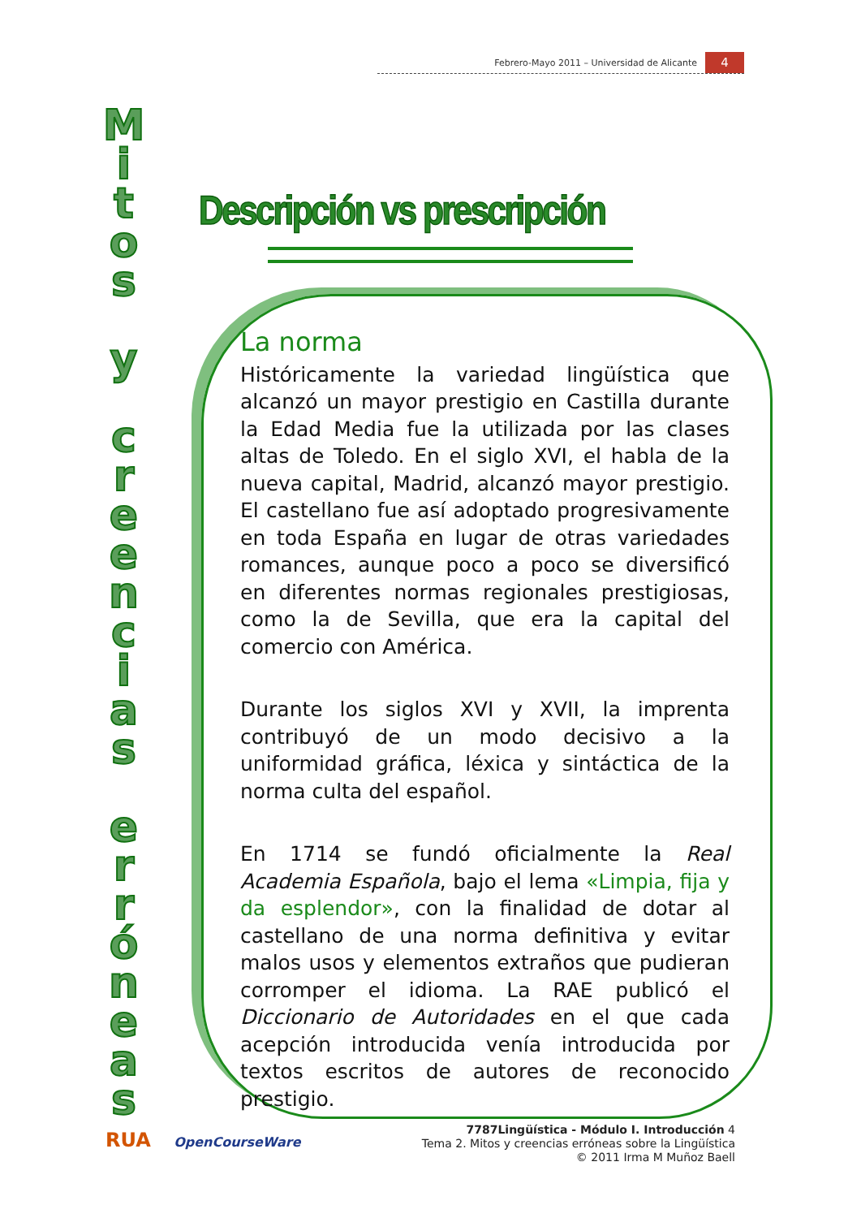Febrero-Mayo 2011 – Universidad de Alicante 4
M
i
t
o
s
y
c
r
e
e
n
c
i
a
s
e
r
r
ó
n
e
a
s
Descripción vs prescripción
La norma
Históricamente la variedad lingüística que alcanzó un mayor prestigio en Castilla durante la Edad Media fue la utilizada por las clases altas de Toledo. En el siglo XVI, el habla de la nueva capital, Madrid, alcanzó mayor prestigio. El castellano fue así adoptado progresivamente en toda España en lugar de otras variedades romances, aunque poco a poco se diversificó en diferentes normas regionales prestigiosas, como la de Sevilla, que era la capital del comercio con América.
Durante los siglos XVI y XVII, la imprenta contribuyó de un modo decisivo a la uniformidad gráfica, léxica y sintáctica de la norma culta del español.
En 1714 se fundó oficialmente la Real Academia Española, bajo el lema «Limpia, fija y da esplendor», con la finalidad de dotar al castellano de una norma definitiva y evitar malos usos y elementos extraños que pudieran corromper el idioma. La RAE publicó el Diccionario de Autoridades en el que cada acepción introducida venía introducida por textos escritos de autores de reconocido prestigio.
RUA OpenCourseWare
7787Lingüística - Módulo I. Introducción 4
Tema 2. Mitos y creencias erróneas sobre la Lingüística
© 2011 Irma M Muñoz Baell